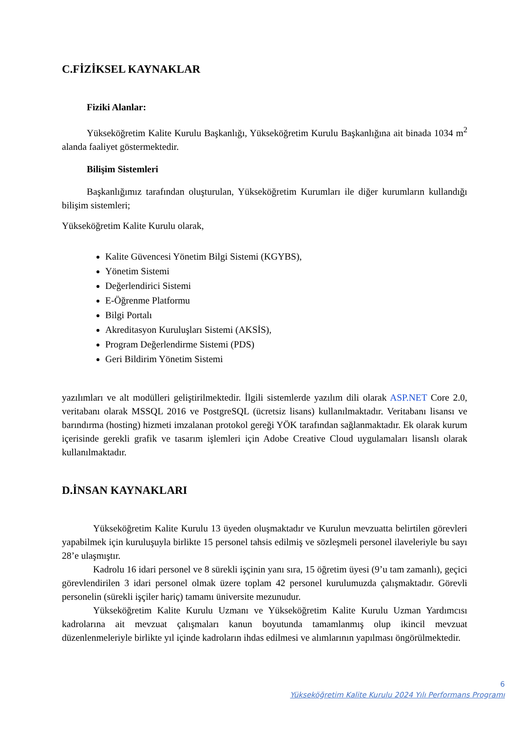C.FİZİKSEL KAYNAKLAR
Fiziki Alanlar:
Yükseköğretim Kalite Kurulu Başkanlığı, Yükseköğretim Kurulu Başkanlığına ait binada 1034 m<sup>2</sup> alanda faaliyet göstermektedir.
Bilişim Sistemleri
Başkanlığımız tarafından oluşturulan, Yükseköğretim Kurumları ile diğer kurumların kullandığı bilişim sistemleri;
Yükseköğretim Kalite Kurulu olarak,
Kalite Güvencesi Yönetim Bilgi Sistemi (KGYBS),
Yönetim Sistemi
Değerlendirici Sistemi
E-Öğrenme Platformu
Bilgi Portalı
Akreditasyon Kuruluşları Sistemi (AKSİS),
Program Değerlendirme Sistemi (PDS)
Geri Bildirim Yönetim Sistemi
yazılımları ve alt modülleri geliştirilmektedir. İlgili sistemlerde yazılım dili olarak ASP.NET Core 2.0, veritabanı olarak MSSQL 2016 ve PostgreSQL (ücretsiz lisans) kullanılmaktadır. Veritabanı lisansı ve barındırma (hosting) hizmeti imzalanan protokol gereği YÖK tarafından sağlanmaktadır. Ek olarak kurum içerisinde gerekli grafik ve tasarım işlemleri için Adobe Creative Cloud uygulamaları lisanslı olarak kullanılmaktadır.
D.İNSAN KAYNAKLARI
Yükseköğretim Kalite Kurulu 13 üyeden oluşmaktadır ve Kurulun mevzuatta belirtilen görevleri yapabilmek için kuruluşuyla birlikte 15 personel tahsis edilmiş ve sözleşmeli personel ilaveleriyle bu sayı 28’e ulaşmıştır.
Kadrolu 16 idari personel ve 8 sürekli işçinin yanı sıra, 15 öğretim üyesi (9’u tam zamanlı), geçici görevlendirilen 3 idari personel olmak üzere toplam 42 personel kurulumuzda çalışmaktadır. Görevli personelin (sürekli işçiler hariç) tamamı üniversite mezunudur.
Yükseköğretim Kalite Kurulu Uzmanı ve Yükseköğretim Kalite Kurulu Uzman Yardımcısı kadrolarına ait mevzuat çalışmaları kanun boyutunda tamamlanmış olup ikincil mevzuat düzenlenmeleriyle birlikte yıl içinde kadroların ihdas edilmesi ve alımlarının yapılması öngörülmektedir.
6
Yükseköğretim Kalite Kurulu 2024 Yılı Performans Programı